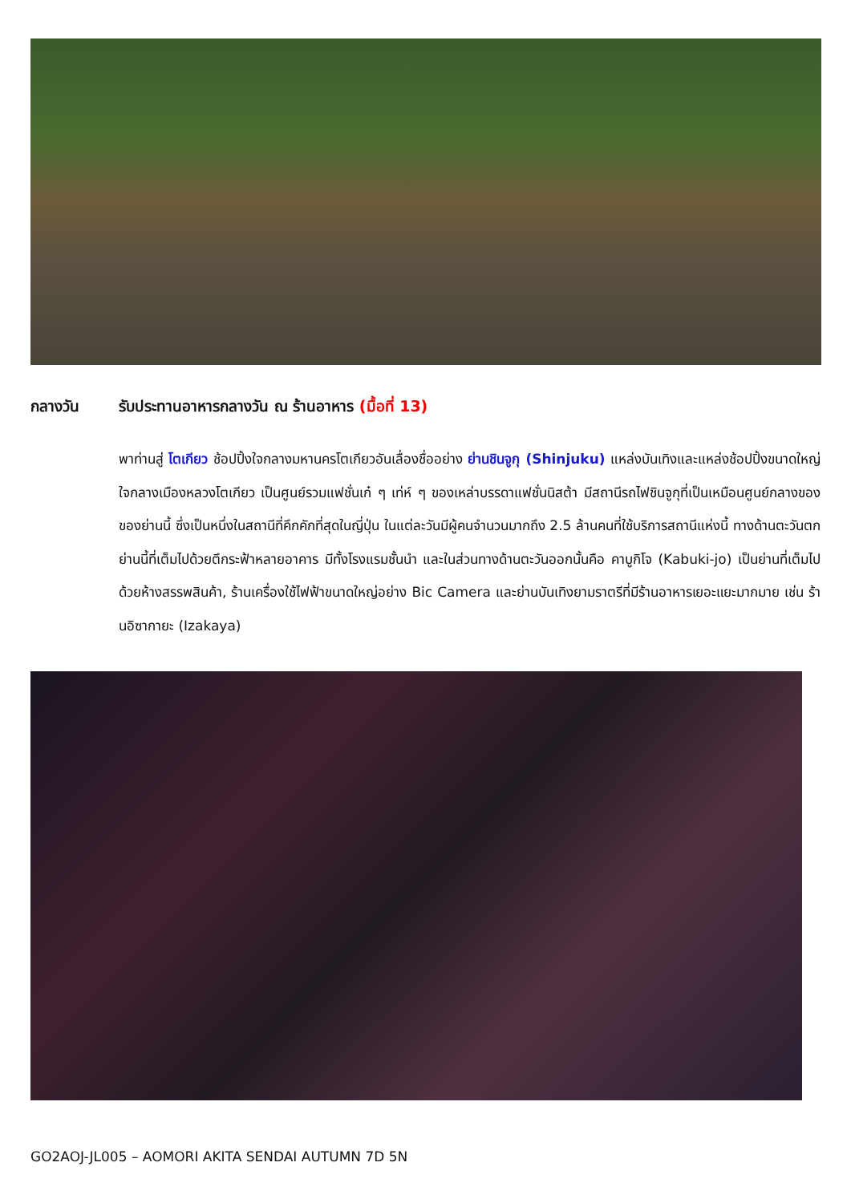กลางวัน รับประทานอาหารกลางวัน ณ ร้านอาหาร (มื้อที่ 13)
พาท่านสู่ โตเกียว ช้อปปิ้งใจกลางมหานครโตเกียวอันเลื่องชื่ออย่าง ย่านชินจูกุ (Shinjuku) แหล่งบันเทิงและแหล่งช้อปปิ้งขนาดใหญ่ใจกลางเมืองหลวงโตเกียว เป็นศูนย์รวมแฟชั่นเก๋ ๆ เท่ห์ ๆ ของเหล่าบรรดาแฟชั่นนิสต้า มีสถานีรถไฟชินจูกุที่เป็นเหมือนศูนย์กลางของของย่านนี้ ซึ่งเป็นหนึ่งในสถานีที่คึกคักที่สุดในญี่ปุ่น ในแต่ละวันมีผู้คนจำนวนมากถึง 2.5 ล้านคนที่ใช้บริการสถานีแห่งนี้ ทางด้านตะวันตกย่านนี้ที่เต็มไปด้วยตึกระฟ้าหลายอาคาร มีทั้งโรงแรมชั้นนำ และในส่วนทางด้านตะวันออกนั้นคือ คาบูกิโจ (Kabuki-jo) เป็นย่านที่เต็มไปด้วยห้างสรรพสินค้า, ร้านเครื่องใช้ไฟฟ้าขนาดใหญ่อย่าง Bic Camera และย่านบันเทิงยามราตรีที่มีร้านอาหารเยอะแยะมากมาย เช่น ร้านอิซากายะ (Izakaya)
GO2AOJ-JL005 – AOMORI AKITA SENDAI AUTUMN 7D 5N